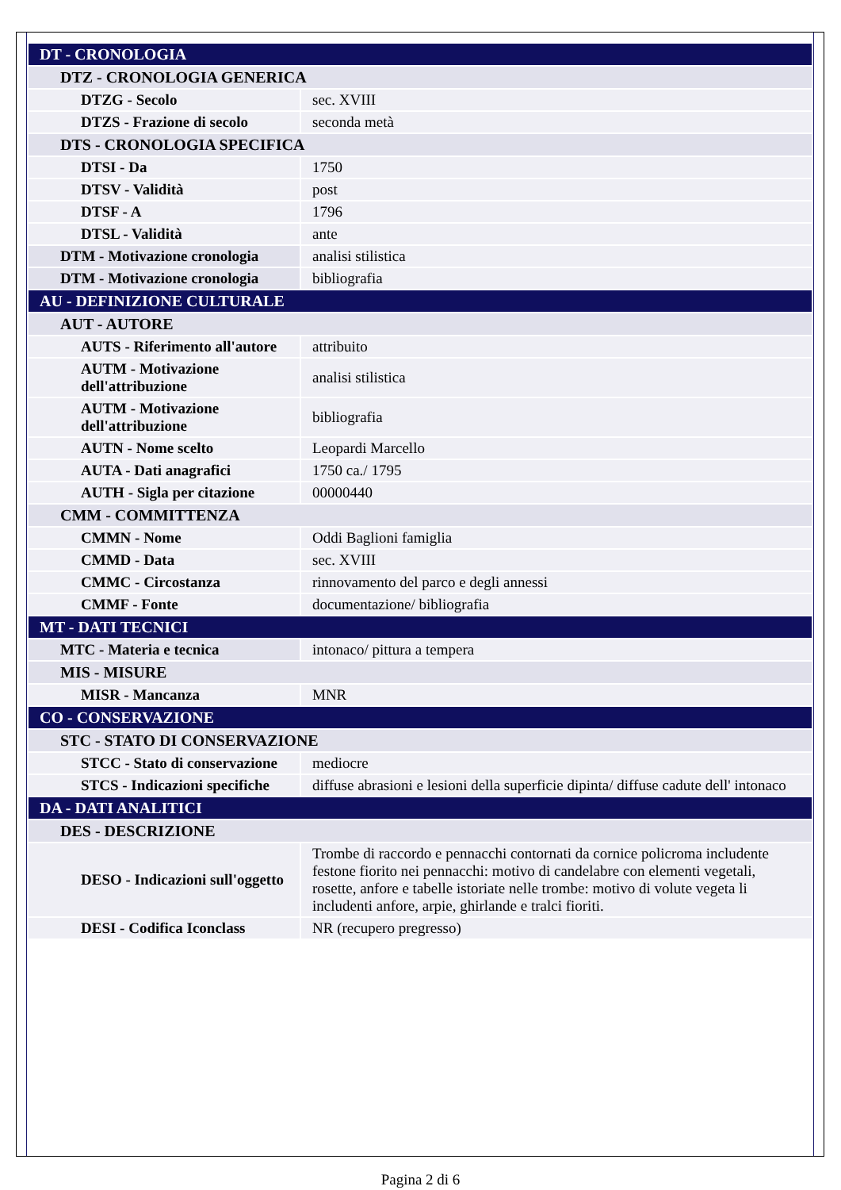| DT - CRONOLOGIA | |
| DTZ - CRONOLOGIA GENERICA | |
| DTZG - Secolo | sec. XVIII |
| DTZS - Frazione di secolo | seconda metà |
| DTS - CRONOLOGIA SPECIFICA | |
| DTSI - Da | 1750 |
| DTSV - Validità | post |
| DTSF - A | 1796 |
| DTSL - Validità | ante |
| DTM - Motivazione cronologia | analisi stilistica |
| DTM - Motivazione cronologia | bibliografia |
| AU - DEFINIZIONE CULTURALE | |
| AUT - AUTORE | |
| AUTS - Riferimento all'autore | attribuito |
| AUTM - Motivazione dell'attribuzione | analisi stilistica |
| AUTM - Motivazione dell'attribuzione | bibliografia |
| AUTN - Nome scelto | Leopardi Marcello |
| AUTA - Dati anagrafici | 1750 ca./ 1795 |
| AUTH - Sigla per citazione | 00000440 |
| CMM - COMMITTENZA | |
| CMMN - Nome | Oddi Baglioni famiglia |
| CMMD - Data | sec. XVIII |
| CMMC - Circostanza | rinnovamento del parco e degli annessi |
| CMMF - Fonte | documentazione/ bibliografia |
| MT - DATI TECNICI | |
| MTC - Materia e tecnica | intonaco/ pittura a tempera |
| MIS - MISURE | |
| MISR - Mancanza | MNR |
| CO - CONSERVAZIONE | |
| STC - STATO DI CONSERVAZIONE | |
| STCC - Stato di conservazione | mediocre |
| STCS - Indicazioni specifiche | diffuse abrasioni e lesioni della superficie dipinta/ diffuse cadute dell' intonaco |
| DA - DATI ANALITICI | |
| DES - DESCRIZIONE | |
| DESO - Indicazioni sull'oggetto | Trombe di raccordo e pennacchi contornati da cornice policroma includente festone fiorito nei pennacchi: motivo di candelabre con elementi vegetali, rosette, anfore e tabelle istoriate nelle trombe: motivo di volute vegeta li includenti anfore, arpie, ghirlande e tralci fioriti. |
| DESI - Codifica Iconclass | NR (recupero pregresso) |
Pagina 2 di 6